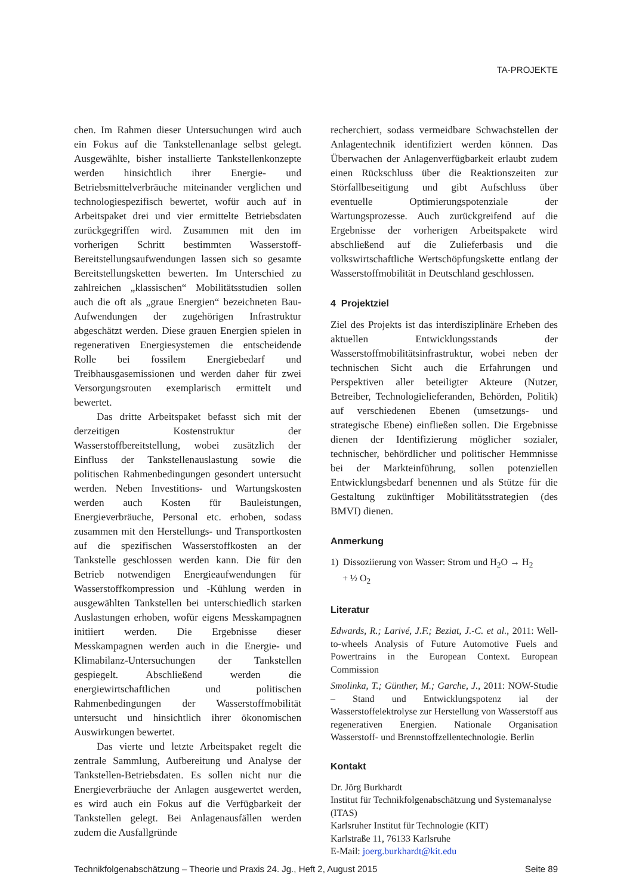TA-PROJEKTE
chen. Im Rahmen dieser Untersuchungen wird auch ein Fokus auf die Tankstellenanlage selbst gelegt. Ausgewählte, bisher installierte Tankstellenkonzepte werden hinsichtlich ihrer Energie- und Betriebsmittelverbräuche miteinander verglichen und technologiespezifisch bewertet, wofür auch auf in Arbeitspaket drei und vier ermittelte Betriebsdaten zurückgegriffen wird. Zusammen mit den im vorherigen Schritt bestimmten Wasserstoff-Bereitstellungsaufwendungen lassen sich so gesamte Bereitstellungsketten bewerten. Im Unterschied zu zahlreichen „klassischen“ Mobilitätsstudien sollen auch die oft als „graue Energien“ bezeichneten Bau-Aufwendungen der zugehörigen Infrastruktur abgeschätzt werden. Diese grauen Energien spielen in regenerativen Energiesystemen die entscheidende Rolle bei fossilem Energiebedarf und Treibhausgasemissionen und werden daher für zwei Versorgungsrouten exemplarisch ermittelt und bewertet.
Das dritte Arbeitspaket befasst sich mit der derzeitigen Kostenstruktur der Wasserstoffbereitstellung, wobei zusätzlich der Einfluss der Tankstellenauslastung sowie die politischen Rahmenbedingungen gesondert untersucht werden. Neben Investitions- und Wartungskosten werden auch Kosten für Bauleistungen, Energieverbräuche, Personal etc. erhoben, sodass zusammen mit den Herstellungs- und Transportkosten auf die spezifischen Wasserstoffkosten an der Tankstelle geschlossen werden kann. Die für den Betrieb notwendigen Energieaufwendungen für Wasserstoffkompression und -Kühlung werden in ausgewählten Tankstellen bei unterschiedlich starken Auslastungen erhoben, wofür eigens Messkampagnen initiiert werden. Die Ergebnisse dieser Messkampagnen werden auch in die Energie- und Klimabilanz-Untersuchungen der Tankstellen gespiegelt. Abschließend werden die energiewirtschaftlichen und politischen Rahmenbedingungen der Wasserstoffmobilität untersucht und hinsichtlich ihrer ökonomischen Auswirkungen bewertet.
Das vierte und letzte Arbeitspaket regelt die zentrale Sammlung, Aufbereitung und Analyse der Tankstellen-Betriebsdaten. Es sollen nicht nur die Energieverbräuche der Anlagen ausgewertet werden, es wird auch ein Fokus auf die Verfügbarkeit der Tankstellen gelegt. Bei Anlagenausfällen werden zudem die Ausfallgründe
recherchiert, sodass vermeidbare Schwachstellen der Anlagentechnik identifiziert werden können. Das Überwachen der Anlagenverfügbarkeit erlaubt zudem einen Rückschluss über die Reaktionszeiten zur Störfallbeseitigung und gibt Aufschluss über eventuelle Optimierungspotenziale der Wartungsprozesse. Auch zurückgreifend auf die Ergebnisse der vorherigen Arbeitspakete wird abschließend auf die Zulieferbasis und die volkswirtschaftliche Wertschöpfungskette entlang der Wasserstoffmobilität in Deutschland geschlossen.
4 Projektziel
Ziel des Projekts ist das interdisziplinäre Erheben des aktuellen Entwicklungsstands der Wasserstoffmobilitätsinfrastruktur, wobei neben der technischen Sicht auch die Erfahrungen und Perspektiven aller beteiligter Akteure (Nutzer, Betreiber, Technologielieferanden, Behörden, Politik) auf verschiedenen Ebenen (umsetzungs- und strategische Ebene) einfließen sollen. Die Ergebnisse dienen der Identifizierung möglicher sozialer, technischer, behördlicher und politischer Hemmnisse bei der Markteinführung, sollen potenziellen Entwicklungsbedarf benennen und als Stütze für die Gestaltung zukünftiger Mobilitätsstrategien (des BMVI) dienen.
Anmerkung
1) Dissoziierung von Wasser: Strom und H<sub>2</sub>O → H<sub>2</sub>
+ ½ O<sub>2</sub>
Literatur
Edwards, R.; Larivé, J.F.; Beziat, J.-C. et al., 2011: Well-to-wheels Analysis of Future Automotive Fuels and Powertrains in the European Context. European Commission
Smolinka, T.; Günther, M.; Garche, J., 2011: NOW-Studie – Stand und Entwicklungspotenz ial der Wasserstoffelektrolyse zur Herstellung von Wasserstoff aus regenerativen Energien. Nationale Organisation Wasserstoff- und Brennstoffzellentechnologie. Berlin
Kontakt
Dr. Jörg Burkhardt
Institut für Technikfolgenabschätzung und Systemanalyse (ITAS)
Karlsruher Institut für Technologie (KIT)
Karlstraße 11, 76133 Karlsruhe
E-Mail: joerg.burkhardt@kit.edu
Technikfolgenabschätzung – Theorie und Praxis 24. Jg., Heft 2, August 2015 Seite 89